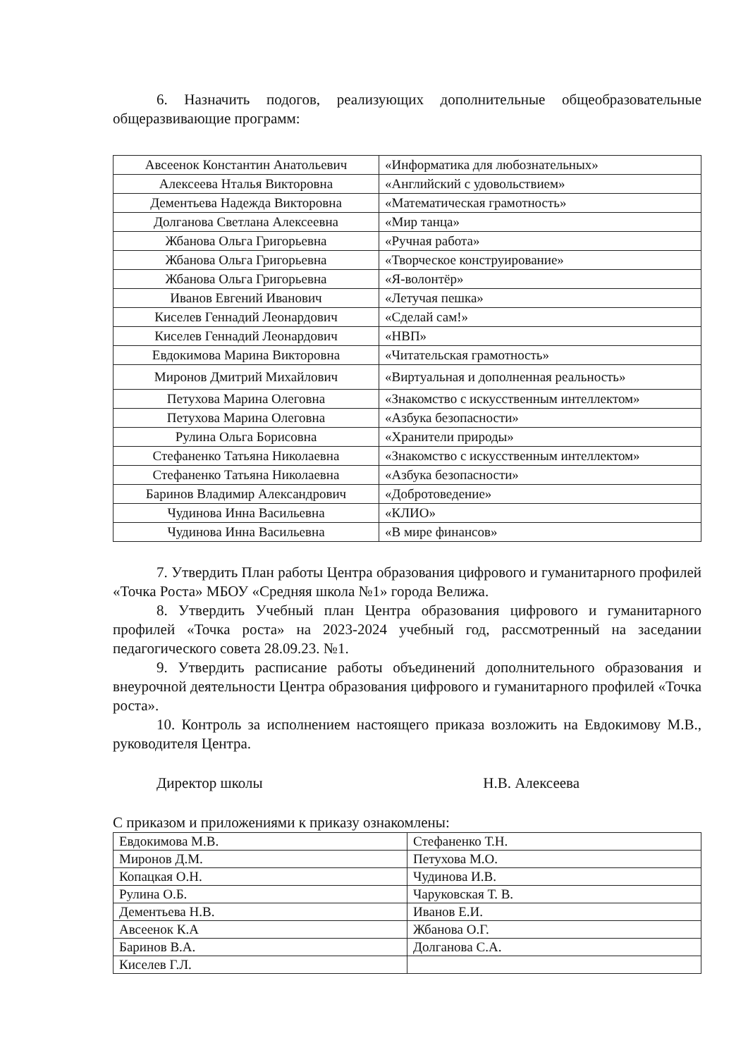6. Назначить подогов, реализующих дополнительные общеобразовательные общеразвивающие программ:
| Авсеенок Константин Анатольевич | «Информатика для любознательных» |
| Алексеева Нталья Викторовна | «Английский с удовольствием» |
| Дементьева Надежда Викторовна | «Математическая грамотность» |
| Долганова Светлана Алексеевна | «Мир танца» |
| Жбанова Ольга Григорьевна | «Ручная работа» |
| Жбанова Ольга Григорьевна | «Творческое конструирование» |
| Жбанова Ольга Григорьевна | «Я-волонтёр» |
| Иванов Евгений Иванович | «Летучая пешка» |
| Киселев Геннадий Леонардович | «Сделай сам!» |
| Киселев Геннадий Леонардович | «НВП» |
| Евдокимова Марина Викторовна | «Читательская грамотность» |
| Миронов Дмитрий Михайлович | «Виртуальная и дополненная реальность» |
| Петухова Марина Олеговна | «Знакомство с искусственным интеллектом» |
| Петухова Марина Олеговна | «Азбука безопасности» |
| Рулина Ольга Борисовна | «Хранители природы» |
| Стефаненко Татьяна Николаевна | «Знакомство с искусственным интеллектом» |
| Стефаненко Татьяна Николаевна | «Азбука безопасности» |
| Баринов Владимир Александрович | «Добротоведение» |
| Чудинова Инна Васильевна | «КЛИО» |
| Чудинова Инна Васильевна | «В мире финансов» |
7. Утвердить План работы Центра образования цифрового и гуманитарного профилей «Точка Роста» МБОУ «Средняя школа №1» города Велижа.
8. Утвердить Учебный план Центра образования цифрового и гуманитарного профилей «Точка роста» на 2023-2024 учебный год, рассмотренный на заседании педагогического совета 28.09.23. №1.
9. Утвердить расписание работы объединений дополнительного образования и внеурочной деятельности Центра образования цифрового и гуманитарного профилей «Точка роста».
10. Контроль за исполнением настоящего приказа возложить на Евдокимову М.В., руководителя Центра.
Директор школы Н.В. Алексеева
С приказом и приложениями к приказу ознакомлены:
| Евдокимова М.В. | Стефаненко Т.Н. |
| Миронов Д.М. | Петухова М.О. |
| Копацкая О.Н. | Чудинова И.В. |
| Рулина О.Б. | Чаруковская Т. В. |
| Дементьева Н.В. | Иванов Е.И. |
| Авсеенок К.А | Жбанова О.Г. |
| Баринов В.А. | Долганова С.А. |
| Киселев Г.Л. | |